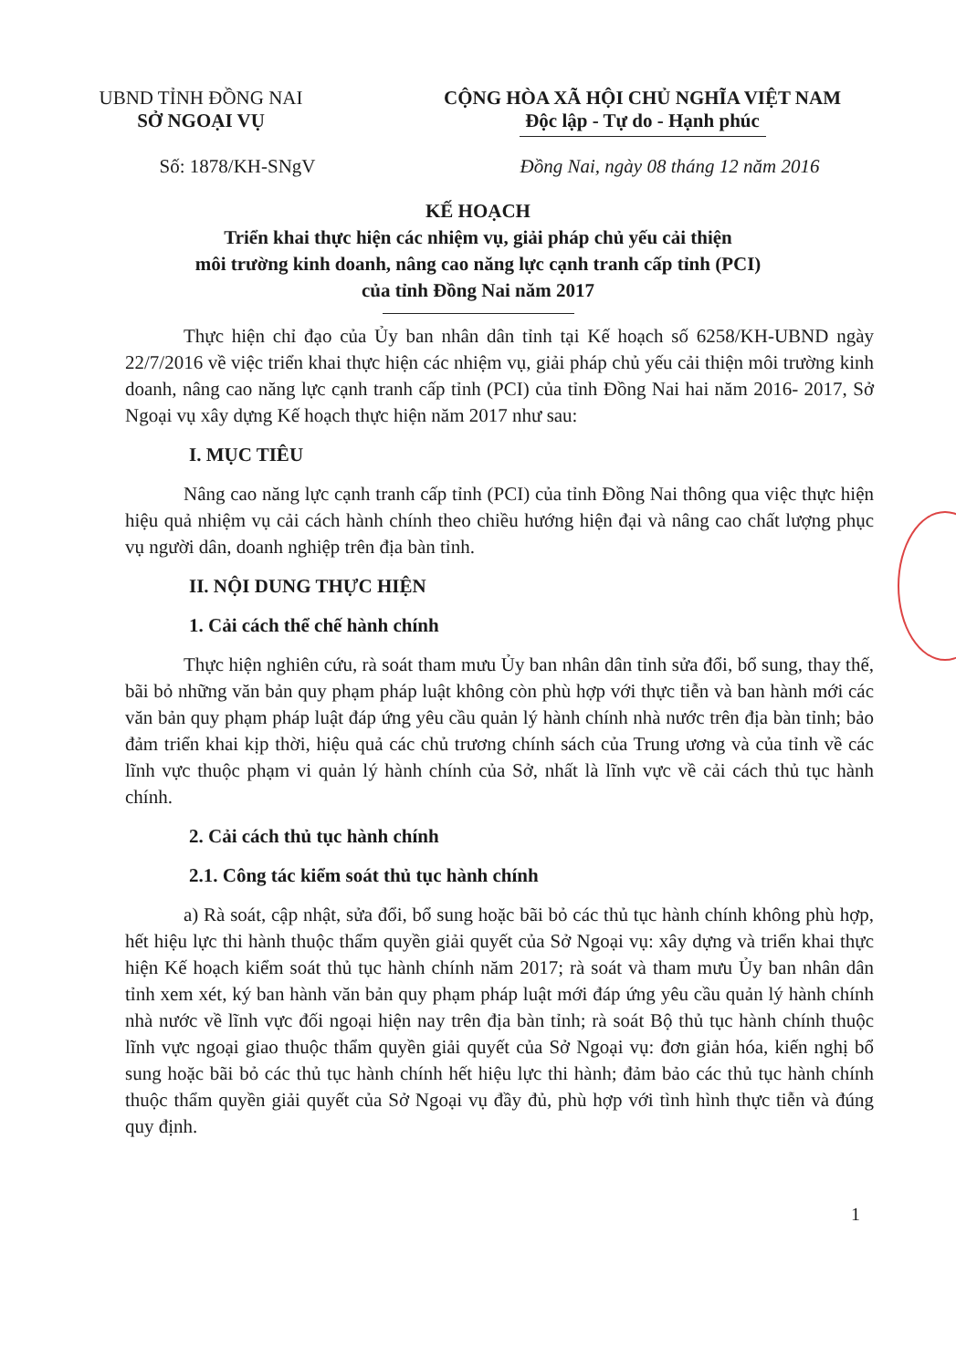UBND TỈNH ĐỒNG NAI
SỞ NGOẠI VỤ
CỘNG HÒA XÃ HỘI CHỦ NGHĨA VIỆT NAM
Độc lập - Tự do - Hạnh phúc
Số: 1878/KH-SNgV Đồng Nai, ngày 08 tháng 12 năm 2016
KẾ HOẠCH
Triển khai thực hiện các nhiệm vụ, giải pháp chủ yếu cải thiện
môi trường kinh doanh, nâng cao năng lực cạnh tranh cấp tỉnh (PCI)
của tỉnh Đồng Nai năm 2017
Thực hiện chỉ đạo của Ủy ban nhân dân tỉnh tại Kế hoạch số 6258/KH-UBND ngày 22/7/2016 về việc triển khai thực hiện các nhiệm vụ, giải pháp chủ yếu cải thiện môi trường kinh doanh, nâng cao năng lực cạnh tranh cấp tỉnh (PCI) của tỉnh Đồng Nai hai năm 2016- 2017, Sở Ngoại vụ xây dựng Kế hoạch thực hiện năm 2017 như sau:
I. MỤC TIÊU
Nâng cao năng lực cạnh tranh cấp tỉnh (PCI) của tỉnh Đồng Nai thông qua việc thực hiện hiệu quả nhiệm vụ cải cách hành chính theo chiều hướng hiện đại và nâng cao chất lượng phục vụ người dân, doanh nghiệp trên địa bàn tỉnh.
II. NỘI DUNG THỰC HIỆN
1. Cải cách thể chế hành chính
Thực hiện nghiên cứu, rà soát tham mưu Ủy ban nhân dân tỉnh sửa đổi, bổ sung, thay thế, bãi bỏ những văn bản quy phạm pháp luật không còn phù hợp với thực tiễn và ban hành mới các văn bản quy phạm pháp luật đáp ứng yêu cầu quản lý hành chính nhà nước trên địa bàn tỉnh; bảo đảm triển khai kịp thời, hiệu quả các chủ trương chính sách của Trung ương và của tỉnh về các lĩnh vực thuộc phạm vi quản lý hành chính của Sở, nhất là lĩnh vực về cải cách thủ tục hành chính.
2. Cải cách thủ tục hành chính
2.1. Công tác kiểm soát thủ tục hành chính
a) Rà soát, cập nhật, sửa đổi, bổ sung hoặc bãi bỏ các thủ tục hành chính không phù hợp, hết hiệu lực thi hành thuộc thẩm quyền giải quyết của Sở Ngoại vụ: xây dựng và triển khai thực hiện Kế hoạch kiểm soát thủ tục hành chính năm 2017; rà soát và tham mưu Ủy ban nhân dân tỉnh xem xét, ký ban hành văn bản quy phạm pháp luật mới đáp ứng yêu cầu quản lý hành chính nhà nước về lĩnh vực đối ngoại hiện nay trên địa bàn tỉnh; rà soát Bộ thủ tục hành chính thuộc lĩnh vực ngoại giao thuộc thẩm quyền giải quyết của Sở Ngoại vụ: đơn giản hóa, kiến nghị bổ sung hoặc bãi bỏ các thủ tục hành chính hết hiệu lực thi hành; đảm bảo các thủ tục hành chính thuộc thẩm quyền giải quyết của Sở Ngoại vụ đầy đủ, phù hợp với tình hình thực tiễn và đúng quy định.
1